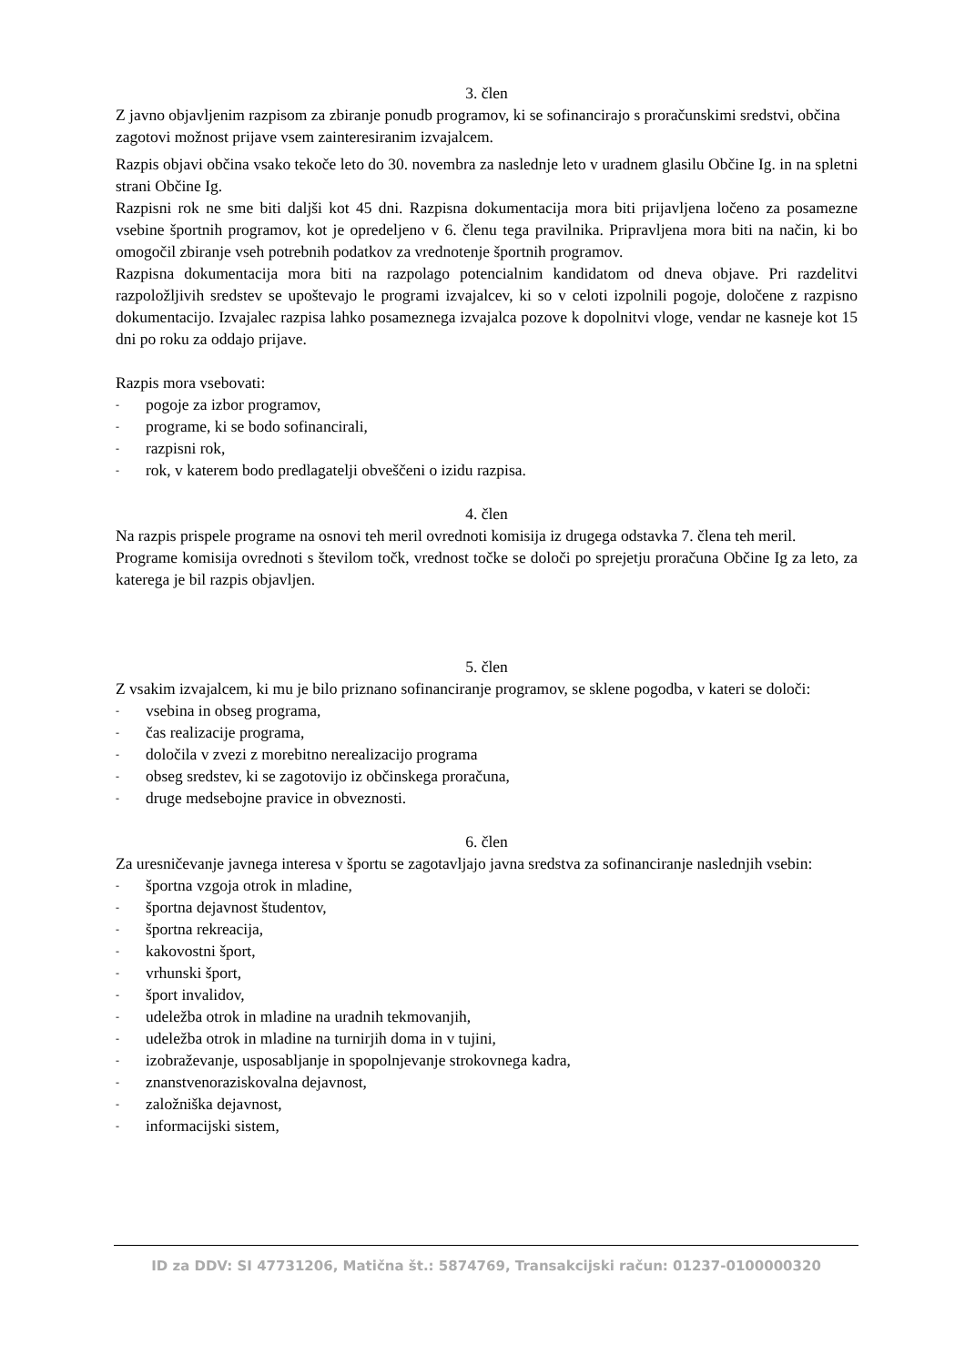3. člen
Z javno objavljenim razpisom za zbiranje ponudb programov, ki se sofinancirajo s proračunskimi sredstvi, občina zagotovi možnost prijave vsem zainteresiranim izvajalcem.
Razpis objavi občina vsako tekoče leto do 30. novembra za naslednje leto v uradnem glasilu Občine Ig. in na spletni strani Občine Ig.
Razpisni rok ne sme biti daljši kot 45 dni. Razpisna dokumentacija mora biti prijavljena ločeno za posamezne vsebine športnih programov, kot je opredeljeno v 6. členu tega pravilnika. Pripravljena mora biti na način, ki bo omogočil zbiranje vseh potrebnih podatkov za vrednotenje športnih programov.
Razpisna dokumentacija mora biti na razpolago potencialnim kandidatom od dneva objave. Pri razdelitvi razpoložljivih sredstev se upoštevajo le programi izvajalcev, ki so v celoti izpolnili pogoje, določene z razpisno dokumentacijo. Izvajalec razpisa lahko posameznega izvajalca pozove k dopolnitvi vloge, vendar ne kasneje kot 15 dni po roku za oddajo prijave.
Razpis mora vsebovati:
- pogoje za izbor programov,
- programe, ki se bodo sofinancirali,
- razpisni rok,
- rok, v katerem bodo predlagatelji obveščeni o izidu razpisa.
4. člen
Na razpis prispele programe na osnovi teh meril ovrednoti komisija iz drugega odstavka 7. člena teh meril.
Programe komisija ovrednoti s številom točk, vrednost točke se določi po sprejetju proračuna Občine Ig za leto, za katerega je bil razpis objavljen.
5. člen
Z vsakim izvajalcem, ki mu je bilo priznano sofinanciranje programov, se sklene pogodba, v kateri se določi:
- vsebina in obseg programa,
- čas realizacije programa,
- določila v zvezi z morebitno nerealizacijo programa
- obseg sredstev, ki se zagotovijo iz občinskega proračuna,
- druge medsebojne pravice in obveznosti.
6. člen
Za uresničevanje javnega interesa v športu se zagotavljajo javna sredstva za sofinanciranje naslednjih vsebin:
- športna vzgoja otrok in mladine,
- športna dejavnost študentov,
- športna rekreacija,
- kakovostni šport,
- vrhunski šport,
- šport invalidov,
- udeležba otrok in mladine na uradnih tekmovanjih,
- udeležba otrok in mladine na turnirjih doma in v tujini,
- izobraževanje, usposabljanje in spopolnjevanje strokovnega kadra,
- znanstvenoraziskovalna dejavnost,
- založniška dejavnost,
- informacijski sistem,
ID za DDV: SI 47731206, Matična št.: 5874769, Transakcijski račun: 01237-0100000320